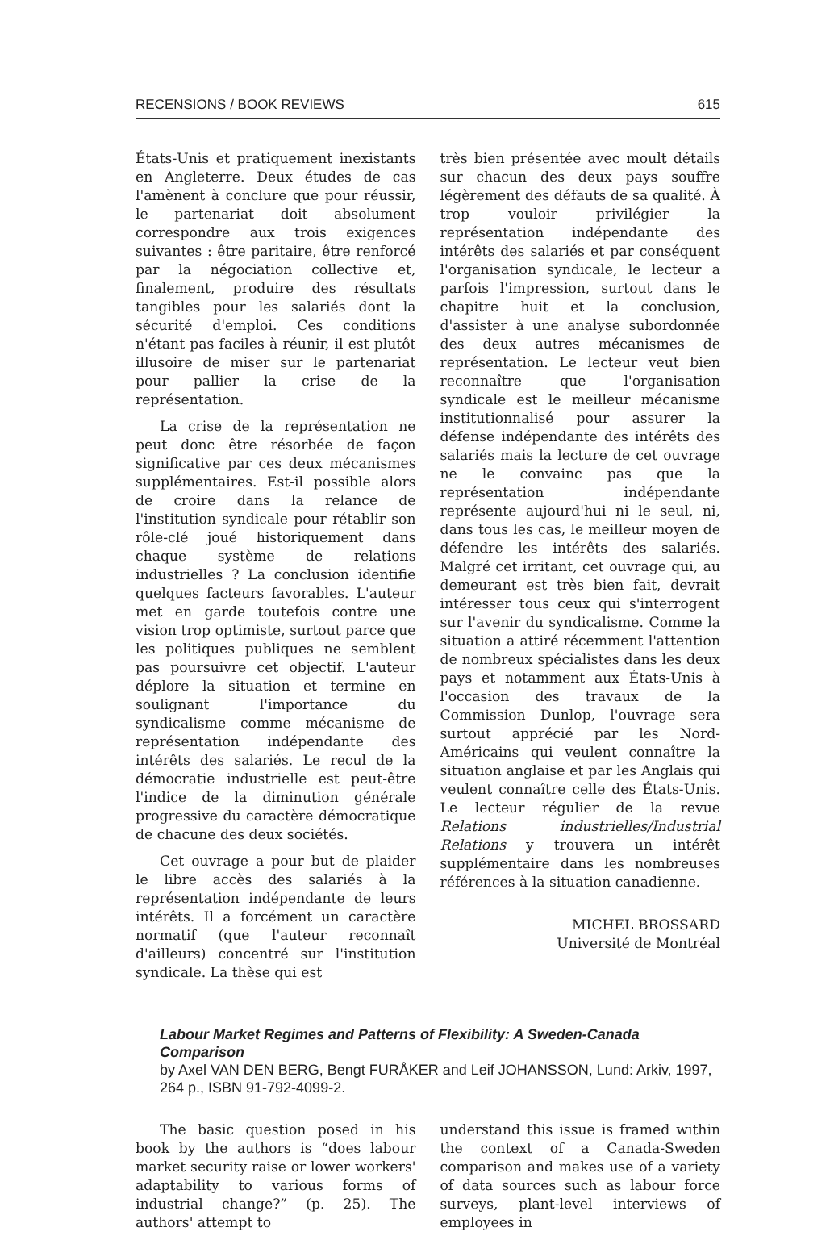RECENSIONS / BOOK REVIEWS 615
États-Unis et pratiquement inexistants en Angleterre. Deux études de cas l'amènent à conclure que pour réussir, le partenariat doit absolument correspondre aux trois exigences suivantes : être paritaire, être renforcé par la négociation collective et, finalement, produire des résultats tangibles pour les salariés dont la sécurité d'emploi. Ces conditions n'étant pas faciles à réunir, il est plutôt illusoire de miser sur le partenariat pour pallier la crise de la représentation.
La crise de la représentation ne peut donc être résorbée de façon significative par ces deux mécanismes supplémentaires. Est-il possible alors de croire dans la relance de l'institution syndicale pour rétablir son rôle-clé joué historiquement dans chaque système de relations industrielles ? La conclusion identifie quelques facteurs favorables. L'auteur met en garde toutefois contre une vision trop optimiste, surtout parce que les politiques publiques ne semblent pas poursuivre cet objectif. L'auteur déplore la situation et termine en soulignant l'importance du syndicalisme comme mécanisme de représentation indépendante des intérêts des salariés. Le recul de la démocratie industrielle est peut-être l'indice de la diminution générale progressive du caractère démocratique de chacune des deux sociétés.
Cet ouvrage a pour but de plaider le libre accès des salariés à la représentation indépendante de leurs intérêts. Il a forcément un caractère normatif (que l'auteur reconnaît d'ailleurs) concentré sur l'institution syndicale. La thèse qui est
très bien présentée avec moult détails sur chacun des deux pays souffre légèrement des défauts de sa qualité. À trop vouloir privilégier la représentation indépendante des intérêts des salariés et par conséquent l'organisation syndicale, le lecteur a parfois l'impression, surtout dans le chapitre huit et la conclusion, d'assister à une analyse subordonnée des deux autres mécanismes de représentation. Le lecteur veut bien reconnaître que l'organisation syndicale est le meilleur mécanisme institutionnalisé pour assurer la défense indépendante des intérêts des salariés mais la lecture de cet ouvrage ne le convainc pas que la représentation indépendante représente aujourd'hui ni le seul, ni, dans tous les cas, le meilleur moyen de défendre les intérêts des salariés. Malgré cet irritant, cet ouvrage qui, au demeurant est très bien fait, devrait intéresser tous ceux qui s'interrogent sur l'avenir du syndicalisme. Comme la situation a attiré récemment l'attention de nombreux spécialistes dans les deux pays et notamment aux États-Unis à l'occasion des travaux de la Commission Dunlop, l'ouvrage sera surtout apprécié par les Nord-Américains qui veulent connaître la situation anglaise et par les Anglais qui veulent connaître celle des États-Unis. Le lecteur régulier de la revue Relations industrielles/Industrial Relations y trouvera un intérêt supplémentaire dans les nombreuses références à la situation canadienne.
MICHEL BROSSARD
Université de Montréal
Labour Market Regimes and Patterns of Flexibility: A Sweden-Canada Comparison
by Axel VAN DEN BERG, Bengt FURÅKER and Leif JOHANSSON, Lund: Arkiv, 1997, 264 p., ISBN 91-792-4099-2.
The basic question posed in his book by the authors is “does labour market security raise or lower workers' adaptability to various forms of industrial change?” (p. 25). The authors' attempt to
understand this issue is framed within the context of a Canada-Sweden comparison and makes use of a variety of data sources such as labour force surveys, plant-level interviews of employees in